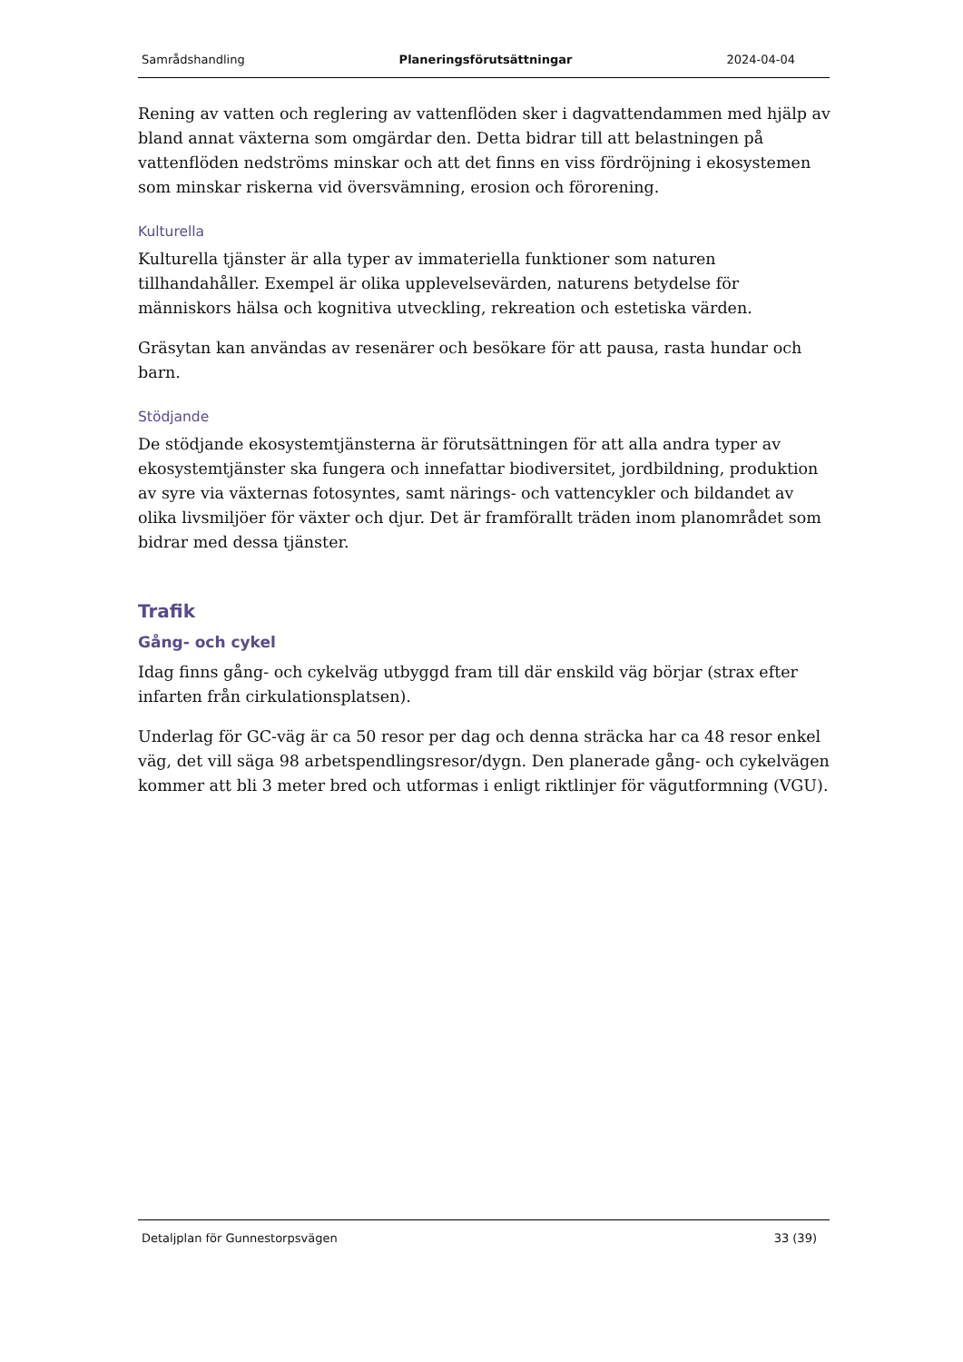Samrådshandling Planeringsförutsättningar 2024-04-04
Rening av vatten och reglering av vattenflöden sker i dagvattendammen med hjälp av bland annat växterna som omgärdar den. Detta bidrar till att belastningen på vattenflöden nedströms minskar och att det finns en viss fördröjning i ekosystemen som minskar riskerna vid översvämning, erosion och förorening.
Kulturella
Kulturella tjänster är alla typer av immateriella funktioner som naturen tillhandahåller. Exempel är olika upplevelsevärden, naturens betydelse för människors hälsa och kognitiva utveckling, rekreation och estetiska värden.
Gräsytan kan användas av resenärer och besökare för att pausa, rasta hundar och barn.
Stödjande
De stödjande ekosystemtjänsterna är förutsättningen för att alla andra typer av ekosystemtjänster ska fungera och innefattar biodiversitet, jordbildning, produktion av syre via växternas fotosyntes, samt närings- och vattencykler och bildandet av olika livsmiljöer för växter och djur. Det är framförallt träden inom planområdet som bidrar med dessa tjänster.
Trafik
Gång- och cykel
Idag finns gång- och cykelväg utbyggd fram till där enskild väg börjar (strax efter infarten från cirkulationsplatsen).
Underlag för GC-väg är ca 50 resor per dag och denna sträcka har ca 48 resor enkel väg, det vill säga 98 arbetspendlingsresor/dygn. Den planerade gång- och cykelvägen kommer att bli 3 meter bred och utformas i enligt riktlinjer för vägutformning (VGU).
Detaljplan för Gunnestorpsvägen 33 (39)